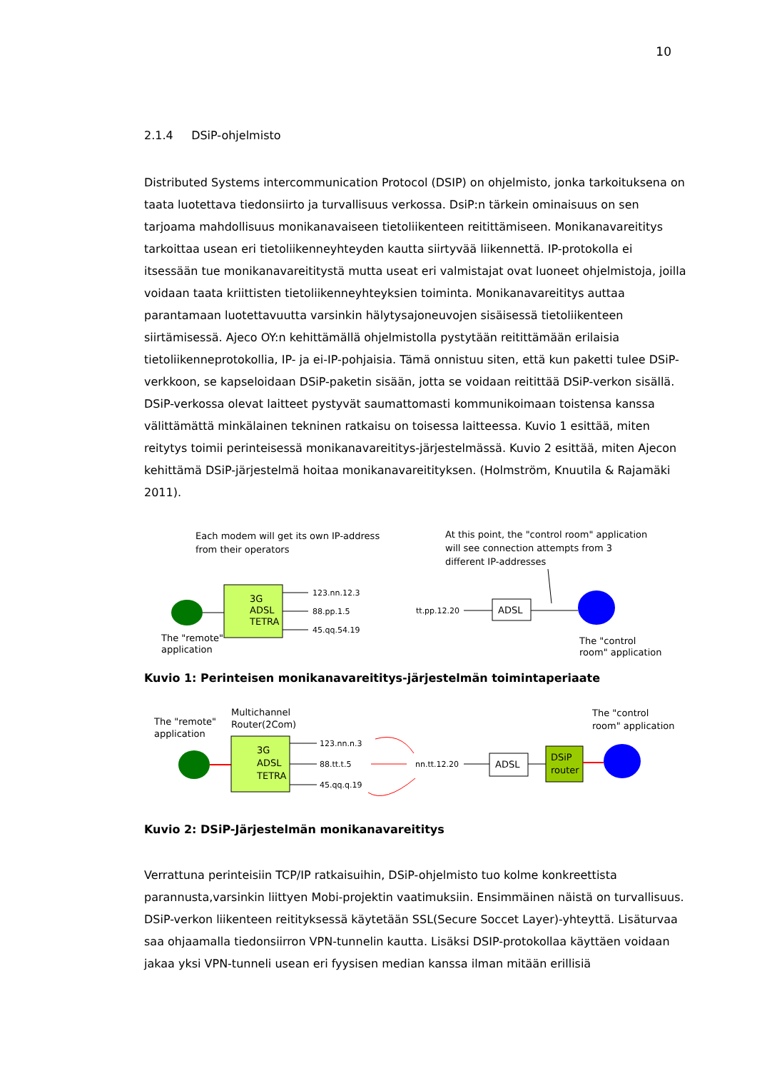10
2.1.4 DSiP-ohjelmisto
Distributed Systems intercommunication Protocol (DSIP) on ohjelmisto, jonka tarkoituksena on taata luotettava tiedonsiirto ja turvallisuus verkossa. DsiP:n tärkein ominaisuus on sen tarjoama mahdollisuus monikanavaiseen tietoliikenteen reitittämiseen. Monikanavareititys tarkoittaa usean eri tietoliikenneyhteyden kautta siirtyvää liikennettä. IP-protokolla ei itsessään tue monikanavareititystä mutta useat eri valmistajat ovat luoneet ohjelmistoja, joilla voidaan taata kriittisten tietoliikenneyhteyksien toiminta. Monikanavareititys auttaa parantamaan luotettavuutta varsinkin hälytysajoneuvojen sisäisessä tietoliikenteen siirtämisessä. Ajeco OY:n kehittämällä ohjelmistolla pystytään reitittämään erilaisia tietoliikenneprotokollia, IP- ja ei-IP-pohjaisia. Tämä onnistuu siten, että kun paketti tulee DSiP-verkkoon, se kapseloidaan DSiP-paketin sisään, jotta se voidaan reitittää DSiP-verkon sisällä. DSiP-verkossa olevat laitteet pystyvät saumattomasti kommunikoimaan toistensa kanssa välittämättä minkälainen tekninen ratkaisu on toisessa laitteessa. Kuvio 1 esittää, miten reitytys toimii perinteisessä monikanavareititys-järjestelmässä. Kuvio 2 esittää, miten Ajecon kehittämä DSiP-järjestelmä hoitaa monikanavareitityksen. (Holmström, Knuutila & Rajamäki 2011).
Each modem will get its own IP-address
from their operators
At this point, the "control room" application
will see connection attempts from 3
different IP-addresses
3G
ADSL
TETRA
123.nn.12.3
88.pp.1.5
45.qq.54.19
The "remote"
application
tt.pp.12.20
ADSL
The "control
room" application
Kuvio 1: Perinteisen monikanavareititys-järjestelmän toimintaperiaate
The "remote"
application
Multichannel
Router(2Com)
3G
ADSL
TETRA
123.nn.n.3
88.tt.t.5
45.qq.q.19
nn.tt.12.20
ADSL
DSiP
router
The "control
room" application
Kuvio 2: DSiP-Järjestelmän monikanavareititys
Verrattuna perinteisiin TCP/IP ratkaisuihin, DSiP-ohjelmisto tuo kolme konkreettista parannusta,varsinkin liittyen Mobi-projektin vaatimuksiin. Ensimmäinen näistä on turvallisuus. DSiP-verkon liikenteen reitityksessä käytetään SSL(Secure Soccet Layer)-yhteyttä. Lisäturvaa saa ohjaamalla tiedonsiirron VPN-tunnelin kautta. Lisäksi DSIP-protokollaa käyttäen voidaan jakaa yksi VPN-tunneli usean eri fyysisen median kanssa ilman mitään erillisiä